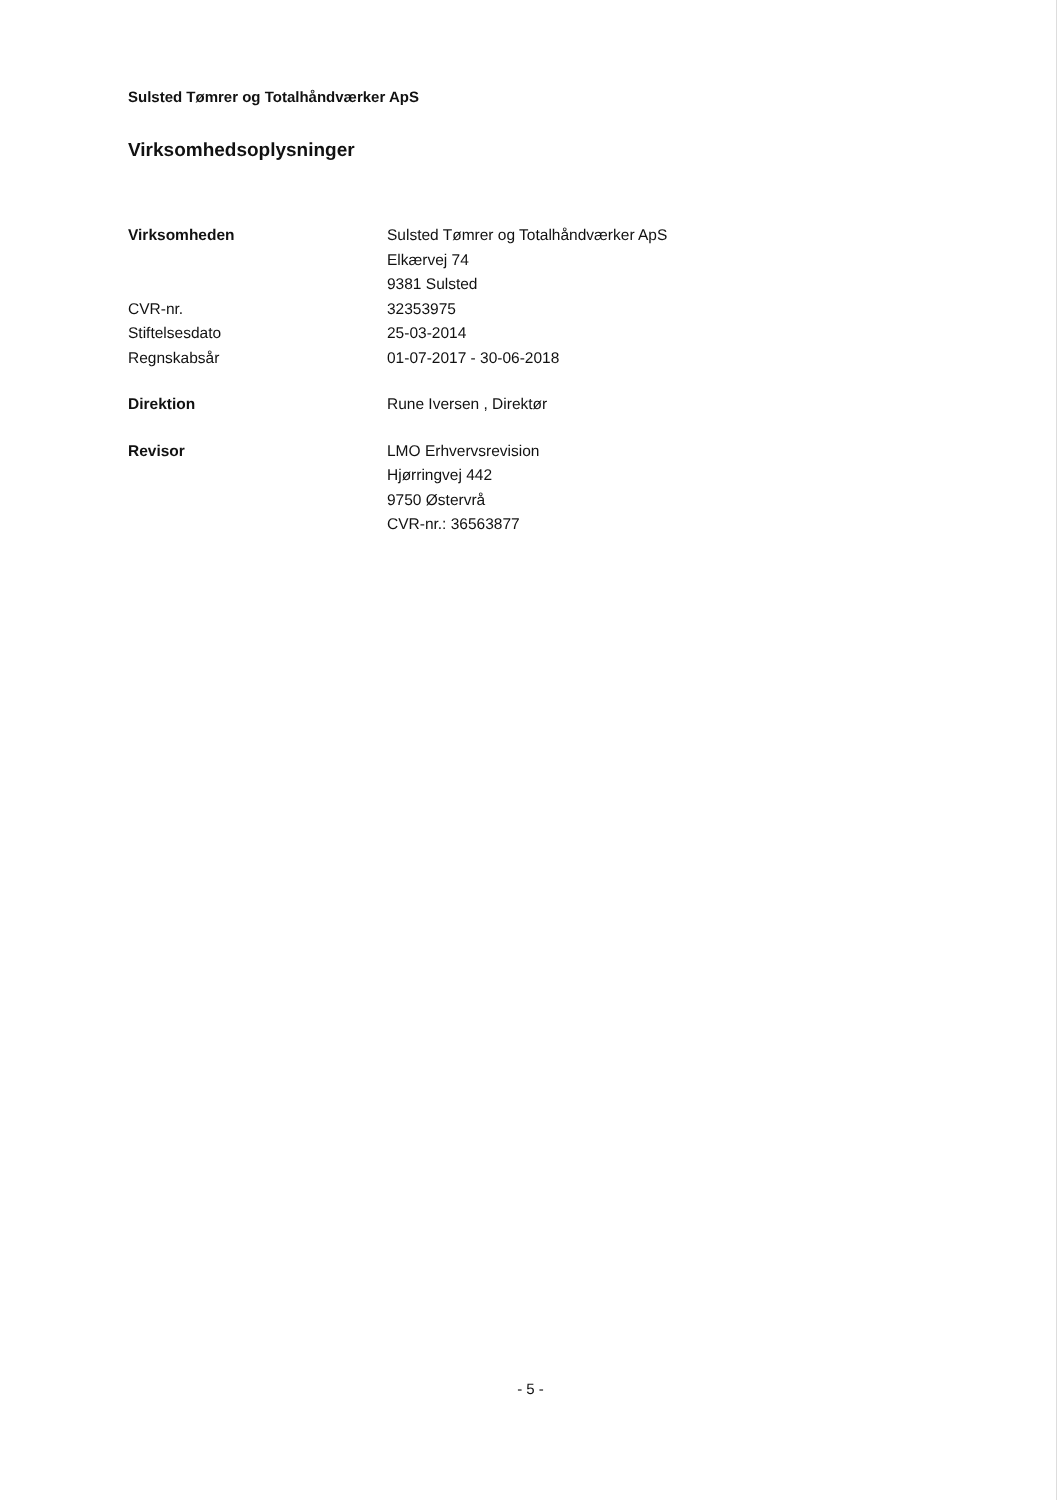Sulsted Tømrer og Totalhåndværker ApS
Virksomhedsoplysninger
| Virksomheden | Sulsted Tømrer og Totalhåndværker ApS |
| | Elkærvej 74 |
| | 9381 Sulsted |
| CVR-nr. | 32353975 |
| Stiftelsesdato | 25-03-2014 |
| Regnskabsår | 01-07-2017 - 30-06-2018 |
| Direktion | Rune Iversen , Direktør |
| Revisor | LMO Erhvervsrevision |
| | Hjørringvej 442 |
| | 9750 Østervrå |
| | CVR-nr.: 36563877 |
- 5 -